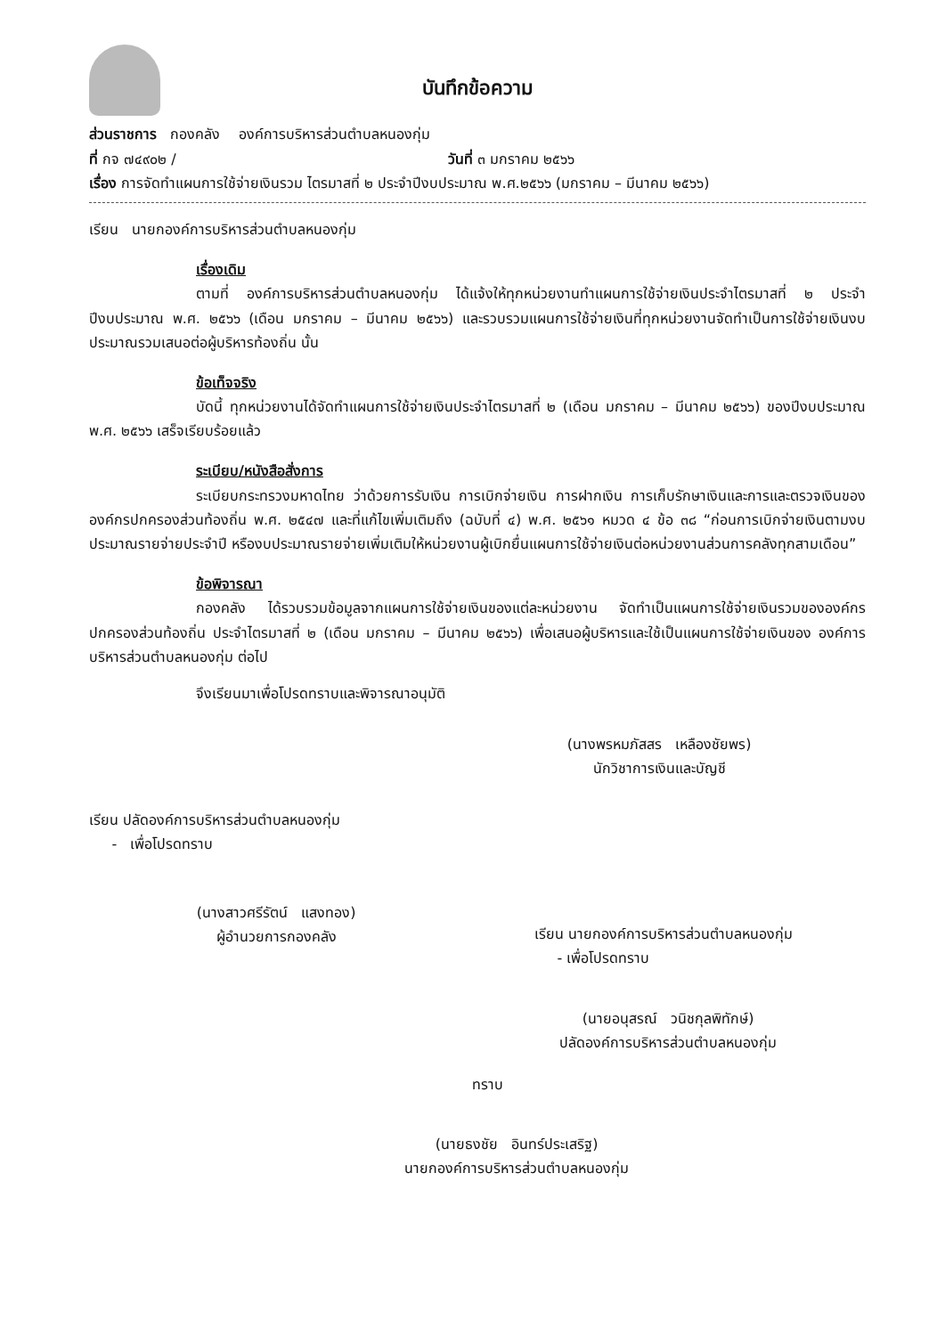บันทึกข้อความ
ส่วนราชการ กองคลัง องค์การบริหารส่วนตำบลหนองกุ่ม
ที่ กจ ๗๔๙๐๒ / วันที่ ๓ มกราคม ๒๕๖๖
เรื่อง การจัดทำแผนการใช้จ่ายเงินรวม ไตรมาสที่ ๒ ประจำปีงบประมาณ พ.ศ.๒๕๖๖ (มกราคม – มีนาคม ๒๕๖๖)
เรียน นายกองค์การบริหารส่วนตำบลหนองกุ่ม
เรื่องเดิม
ตามที่ องค์การบริหารส่วนตำบลหนองกุ่ม ได้แจ้งให้ทุกหน่วยงานทำแผนการใช้จ่ายเงินประจำไตรมาสที่ ๒ ประจำปีงบประมาณ พ.ศ. ๒๕๖๖ (เดือน มกราคม – มีนาคม ๒๕๖๖) และรวบรวมแผนการใช้จ่ายเงินที่ทุกหน่วยงานจัดทำเป็นการใช้จ่ายเงินงบประมาณรวมเสนอต่อผู้บริหารท้องถิ่น นั้น
ข้อเท็จจริง
บัดนี้ ทุกหน่วยงานได้จัดทำแผนการใช้จ่ายเงินประจำไตรมาสที่ ๒ (เดือน มกราคม – มีนาคม ๒๕๖๖) ของปีงบประมาณ พ.ศ. ๒๕๖๖ เสร็จเรียบร้อยแล้ว
ระเบียบ/หนังสือสั่งการ
ระเบียบกระทรวงมหาดไทย ว่าด้วยการรับเงิน การเบิกจ่ายเงิน การฝากเงิน การเก็บรักษาเงินและการและตรวจเงินขององค์กรปกครองส่วนท้องถิ่น พ.ศ. ๒๕๔๗ และที่แก้ไขเพิ่มเติมถึง (ฉบับที่ ๔) พ.ศ. ๒๕๖๑ หมวด ๔ ข้อ ๓๘ “ก่อนการเบิกจ่ายเงินตามงบประมาณรายจ่ายประจำปี หรืองบประมาณรายจ่ายเพิ่มเติมให้หน่วยงานผู้เบิกยื่นแผนการใช้จ่ายเงินต่อหน่วยงานส่วนการคลังทุกสามเดือน”
ข้อพิจารณา
กองคลัง ได้รวบรวมข้อมูลจากแผนการใช้จ่ายเงินของแต่ละหน่วยงาน จัดทำเป็นแผนการใช้จ่ายเงินรวมขององค์กรปกครองส่วนท้องถิ่น ประจำไตรมาสที่ ๒ (เดือน มกราคม – มีนาคม ๒๕๖๖) เพื่อเสนอผู้บริหารและใช้เป็นแผนการใช้จ่ายเงินของ องค์การบริหารส่วนตำบลหนองกุ่ม ต่อไป
จึงเรียนมาเพื่อโปรดทราบและพิจารณาอนุมัติ
(นางพรหมภัสสร เหลืองชัยพร)
นักวิชาการเงินและบัญชี
เรียน ปลัดองค์การบริหารส่วนตำบลหนองกุ่ม
- เพื่อโปรดทราบ
(นางสาวศรีรัตน์ แสงทอง)
ผู้อำนวยการกองคลัง
เรียน นายกองค์การบริหารส่วนตำบลหนองกุ่ม
- เพื่อโปรดทราบ
(นายอนุสรณ์ วนิชกุลพิทักษ์)
ปลัดองค์การบริหารส่วนตำบลหนองกุ่ม
ทราบ
(นายธงชัย อินทร์ประเสริฐ)
นายกองค์การบริหารส่วนตำบลหนองกุ่ม